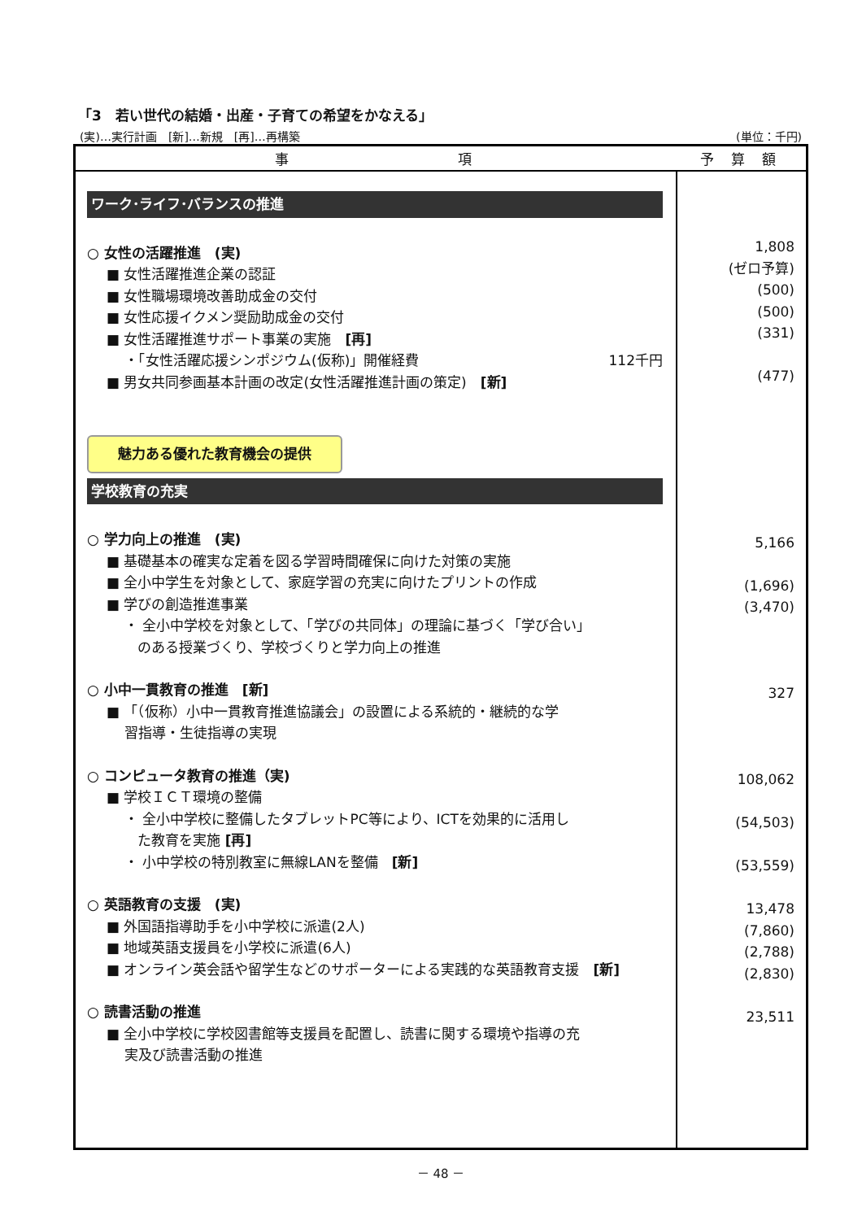「3　若い世代の結婚・出産・子育ての希望をかなえる」
(実)…実行計画　[新]…新規　[再]…再構築 (単位：千円)
| 事 項 | 予 算 額 |
| --- | --- |
| ワーク･ライフ･バランスの推進 ○ 女性の活躍推進 (実) ■ 女性活躍推進企業の認証 ■ 女性職場環境改善助成金の交付 ■ 女性応援イクメン奨励助成金の交付 ■ 女性活躍推進サポート事業の実施 [再] ・「女性活躍応援シンポジウム(仮称)」開催経費 112千円 ■ 男女共同参画基本計画の改定(女性活躍推進計画の策定) [新] 魅力ある優れた教育機会の提供 学校教育の充実 ○ 学力向上の推進 (実) ■ 基礎基本の確実な定着を図る学習時間確保に向けた対策の実施 ■ 全小中学生を対象として、家庭学習の充実に向けたプリントの作成 ■ 学びの創造推進事業 ・ 全小中学校を対象として、「学びの共同体」の理論に基づく「学び合い」 のある授業づくり、学校づくりと学力向上の推進 ○ 小中一貫教育の推進 [新] ■ 「（仮称）小中一貫教育推進協議会」の設置による系統的・継続的な学 習指導・生徒指導の実現 ○ コンピュータ教育の推進（実) ■ 学校ＩＣＴ環境の整備 ・ 全小中学校に整備したタブレットPC等により、ICTを効果的に活用し た教育を実施 [再] ・ 小中学校の特別教室に無線LANを整備 [新] ○ 英語教育の支援 (実) ■ 外国語指導助手を小中学校に派遣(2人) ■ 地域英語支援員を小学校に派遣(6人) ■ オンライン英会話や留学生などのサポーターによる実践的な英語教育支援 [新] ○ 読書活動の推進 ■ 全小中学校に学校図書館等支援員を配置し、読書に関する環境や指導の充 実及び読書活動の推進 | 1,808 (ゼロ予算) (500) (500) (331) (477) 5,166 (1,696) (3,470) 327 108,062 (54,503) (53,559) 13,478 (7,860) (2,788) (2,830) 23,511 |
－ 48 －